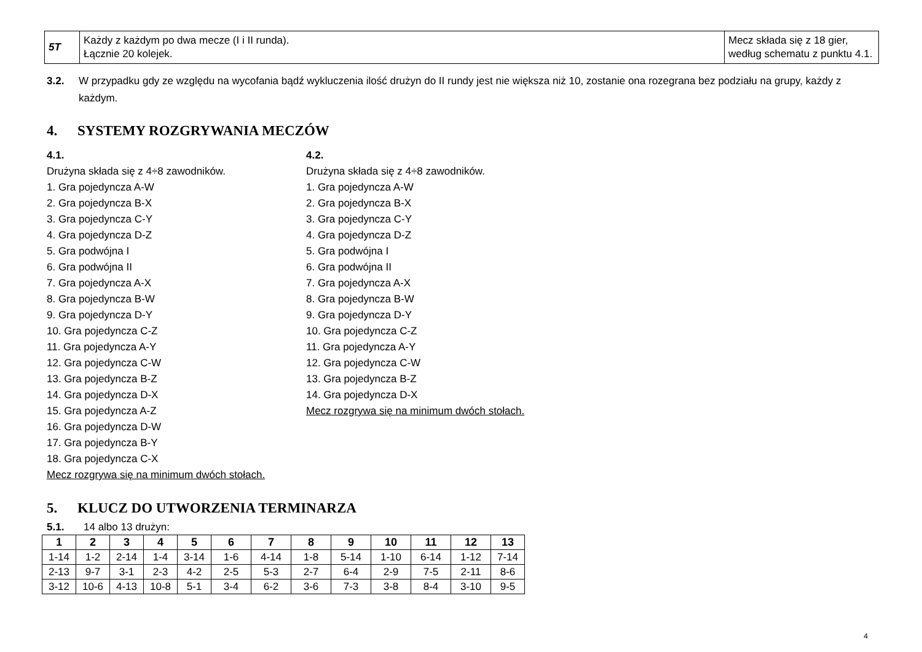| 5T | Każdy z każdym po dwa mecze (I i II runda). Łącznie 20 kolejek. | Mecz składa się z 18 gier, według schematu z punktu 4.1. |
3.2. W przypadku gdy ze względu na wycofania bądź wykluczenia ilość drużyn do II rundy jest nie większa niż 10, zostanie ona rozegrana bez podziału na grupy, każdy z każdym.
4. SYSTEMY ROZGRYWANIA MECZÓW
4.1.
Drużyna składa się z 4÷8 zawodników.
1. Gra pojedyncza A-W
2. Gra pojedyncza B-X
3. Gra pojedyncza C-Y
4. Gra pojedyncza D-Z
5. Gra podwójna I
6. Gra podwójna II
7. Gra pojedyncza A-X
8. Gra pojedyncza B-W
9. Gra pojedyncza D-Y
10. Gra pojedyncza C-Z
11. Gra pojedyncza A-Y
12. Gra pojedyncza C-W
13. Gra pojedyncza B-Z
14. Gra pojedyncza D-X
15. Gra pojedyncza A-Z
16. Gra pojedyncza D-W
17. Gra pojedyncza B-Y
18. Gra pojedyncza C-X
Mecz rozgrywa się na minimum dwóch stołach.
4.2.
Drużyna składa się z 4÷8 zawodników.
1. Gra pojedyncza A-W
2. Gra pojedyncza B-X
3. Gra pojedyncza C-Y
4. Gra pojedyncza D-Z
5. Gra podwójna I
6. Gra podwójna II
7. Gra pojedyncza A-X
8. Gra pojedyncza B-W
9. Gra pojedyncza D-Y
10. Gra pojedyncza C-Z
11. Gra pojedyncza A-Y
12. Gra pojedyncza C-W
13. Gra pojedyncza B-Z
14. Gra pojedyncza D-X
Mecz rozgrywa się na minimum dwóch stołach.
5. KLUCZ DO UTWORZENIA TERMINARZA
5.1. 14 albo 13 drużyn:
| 1 | 2 | 3 | 4 | 5 | 6 | 7 | 8 | 9 | 10 | 11 | 12 | 13 |
| --- | --- | --- | --- | --- | --- | --- | --- | --- | --- | --- | --- | --- |
| 1-14 | 1-2 | 2-14 | 1-4 | 3-14 | 1-6 | 4-14 | 1-8 | 5-14 | 1-10 | 6-14 | 1-12 | 7-14 |
| 2-13 | 9-7 | 3-1 | 2-3 | 4-2 | 2-5 | 5-3 | 2-7 | 6-4 | 2-9 | 7-5 | 2-11 | 8-6 |
| 3-12 | 10-6 | 4-13 | 10-8 | 5-1 | 3-4 | 6-2 | 3-6 | 7-3 | 3-8 | 8-4 | 3-10 | 9-5 |
4